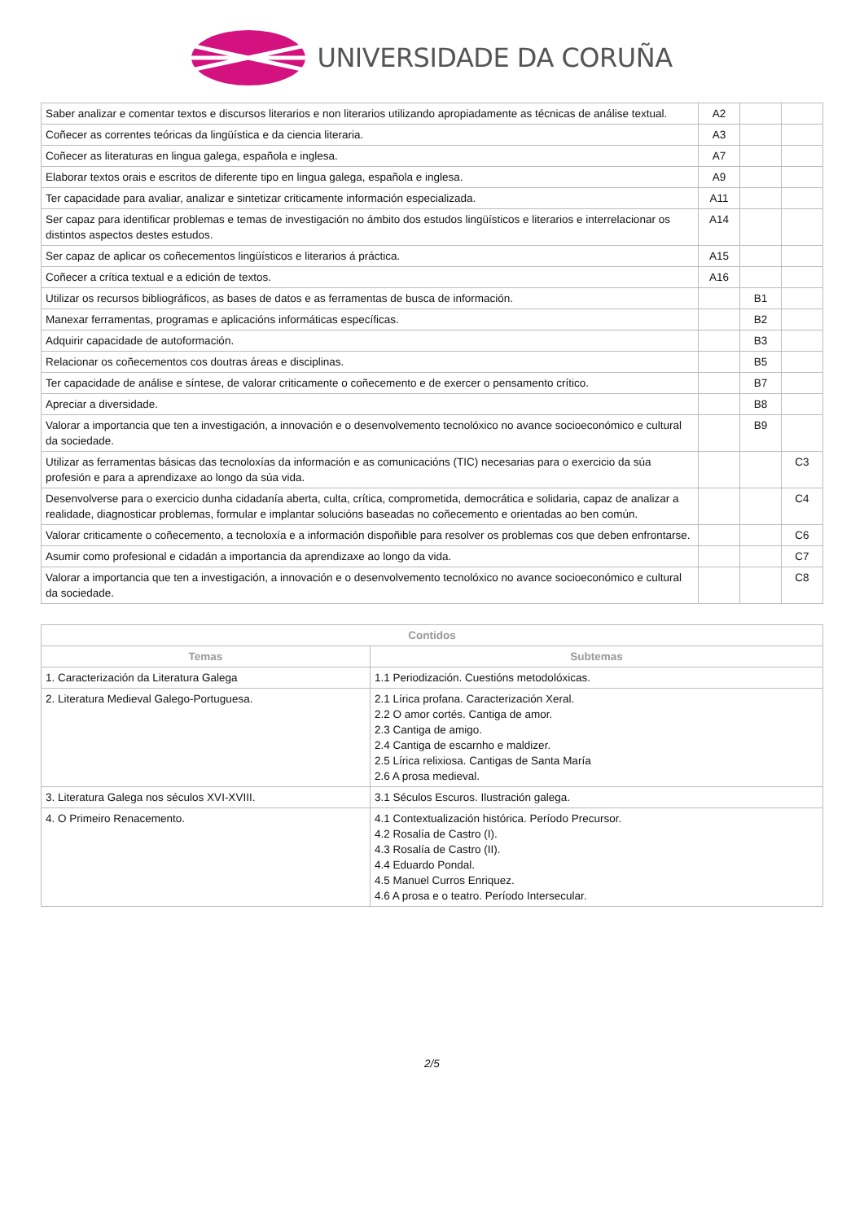UNIVERSIDADE DA CORUÑA
| Saber analizar e comentar textos e discursos literarios e non literarios utilizando apropiadamente as técnicas de análise textual. | A2 | | |
| Coñecer as correntes teóricas da lingüística e da ciencia literaria. | A3 | | |
| Coñecer as literaturas en lingua galega, española e inglesa. | A7 | | |
| Elaborar textos orais e escritos de diferente tipo en lingua galega, española e inglesa. | A9 | | |
| Ter capacidade para avaliar, analizar e sintetizar criticamente información especializada. | A11 | | |
| Ser capaz para identificar problemas e temas de investigación no ámbito dos estudos lingüísticos e literarios e interrelacionar os distintos aspectos destes estudos. | A14 | | |
| Ser capaz de aplicar os coñecementos lingüísticos e literarios á práctica. | A15 | | |
| Coñecer a crítica textual e a edición de textos. | A16 | | |
| Utilizar os recursos bibliográficos, as bases de datos e as ferramentas de busca de información. | | B1 | |
| Manexar ferramentas, programas e aplicacións informáticas específicas. | | B2 | |
| Adquirir capacidade de autoformación. | | B3 | |
| Relacionar os coñecementos cos doutras áreas e disciplinas. | | B5 | |
| Ter capacidade de análise e síntese, de valorar criticamente o coñecemento e de exercer o pensamento crítico. | | B7 | |
| Apreciar a diversidade. | | B8 | |
| Valorar a importancia que ten a investigación, a innovación e o desenvolvemento tecnolóxico no avance socioeconómico e cultural da sociedade. | | B9 | |
| Utilizar as ferramentas básicas das tecnoloxías da información e as comunicacións (TIC) necesarias para o exercicio da súa profesión e para a aprendizaxe ao longo da súa vida. | | | C3 |
| Desenvolverse para o exercicio dunha cidadanía aberta, culta, crítica, comprometida, democrática e solidaria, capaz de analizar a realidade, diagnosticar problemas, formular e implantar solucións baseadas no coñecemento e orientadas ao ben común. | | | C4 |
| Valorar criticamente o coñecemento, a tecnoloxía e a información dispoñible para resolver os problemas cos que deben enfrontarse. | | | C6 |
| Asumir como profesional e cidadán a importancia da aprendizaxe ao longo da vida. | | | C7 |
| Valorar a importancia que ten a investigación, a innovación e o desenvolvemento tecnolóxico no avance socioeconómico e cultural da sociedade. | | | C8 |
| Contidos | |
| --- | --- |
| Temas | Subtemas |
| 1. Caracterización da Literatura Galega | 1.1 Periodización. Cuestións metodolóxicas. |
| 2. Literatura Medieval Galego-Portuguesa. | 2.1 Lírica profana. Caracterización Xeral. 2.2 O amor cortés. Cantiga de amor. 2.3 Cantiga de amigo. 2.4 Cantiga de escarnho e maldizer. 2.5 Lírica relixiosa. Cantigas de Santa María 2.6 A prosa medieval. |
| 3. Literatura Galega nos séculos XVI-XVIII. | 3.1 Séculos Escuros. Ilustración galega. |
| 4. O Primeiro Renacemento. | 4.1 Contextualización histórica. Período Precursor. 4.2 Rosalía de Castro (I). 4.3 Rosalía de Castro (II). 4.4 Eduardo Pondal. 4.5 Manuel Curros Enriquez. 4.6 A prosa e o teatro. Período Intersecular. |
2/5